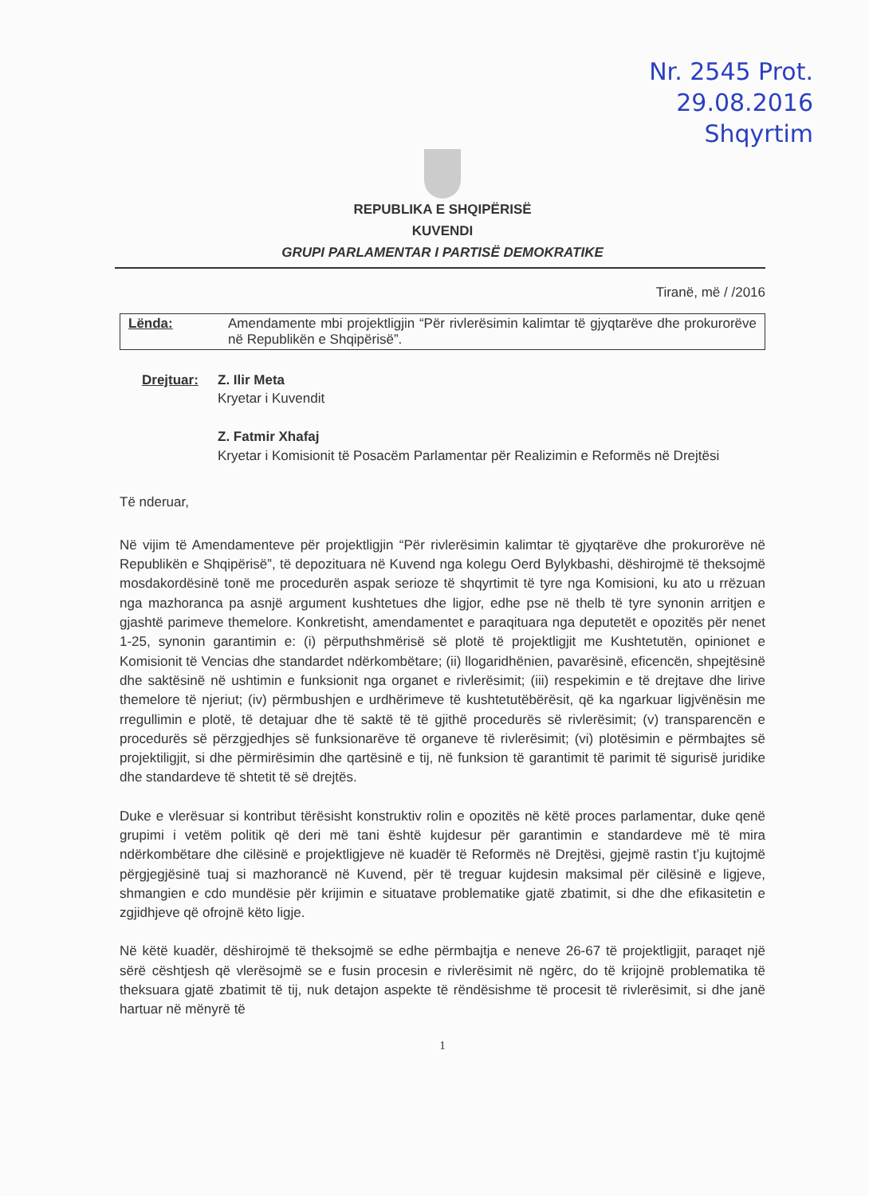Nr. 2545 Prot.
29.08.2016
Shqyrtim
REPUBLIKA E SHQIPËRISË
KUVENDI
GRUPI PARLAMENTAR I PARTISË DEMOKRATIKE
Tiranë, më / /2016
Lënda: Amendamente mbi projektligjin “Për rivlerësimin kalimtar të gjyqtarëve dhe prokurorëve në Republikën e Shqipërisë”.
Drejtuar: Z. Ilir Meta
Kryetar i Kuvendit
Z. Fatmir Xhafaj
Kryetar i Komisionit të Posacëm Parlamentar për Realizimin e Reformës në Drejtësi
Të nderuar,
Në vijim të Amendamenteve për projektligjin “Për rivlerësimin kalimtar të gjyqtarëve dhe prokurorëve në Republikën e Shqipërisë”, të depozituara në Kuvend nga kolegu Oerd Bylykbashi, dëshirojmë të theksojmë mosdakordësinë tonë me procedurën aspak serioze të shqyrtimit të tyre nga Komisioni, ku ato u rrëzuan nga mazhoranca pa asnjë argument kushtetues dhe ligjor, edhe pse në thelb të tyre synonin arritjen e gjashtë parimeve themelore. Konkretisht, amendamentet e paraqituara nga deputetët e opozitës për nenet 1-25, synonin garantimin e: (i) përputhshmërisë së plotë të projektligjit me Kushtetutën, opinionet e Komisionit të Vencias dhe standardet ndërkombëtare; (ii) llogaridhënien, pavarësinë, eficencën, shpejtësinë dhe saktësinë në ushtimin e funksionit nga organet e rivlerësimit; (iii) respekimin e të drejtave dhe lirive themelore të njeriut; (iv) përmbushjen e urdhërimeve të kushtetutëbërësit, që ka ngarkuar ligjvënësin me rregullimin e plotë, të detajuar dhe të saktë të të gjithë procedurës së rivlerësimit; (v) transparencën e procedurës së përzgjedhjes së funksionarëve të organeve të rivlerësimit; (vi) plotësimin e përmbajtes së projektiligjit, si dhe përmirësimin dhe qartësinë e tij, në funksion të garantimit të parimit të sigurisë juridike dhe standardeve të shtetit të së drejtës.
Duke e vlerësuar si kontribut tërësisht konstruktiv rolin e opozitës në këtë proces parlamentar, duke qenë grupimi i vetëm politik që deri më tani është kujdesur për garantimin e standardeve më të mira ndërkombëtare dhe cilësinë e projektligjeve në kuadër të Reformës në Drejtësi, gjejmë rastin t’ju kujtojmë përgjegjësinë tuaj si mazhorancë në Kuvend, për të treguar kujdesin maksimal për cilësinë e ligjeve, shmangien e cdo mundësie për krijimin e situatave problematike gjatë zbatimit, si dhe dhe efikasitetin e zgjidhjeve që ofrojnë këto ligje.
Në këtë kuadër, dëshirojmë të theksojmë se edhe përmbajtja e neneve 26-67 të projektligjit, paraqet një sërë cështjesh që vlerësojmë se e fusin procesin e rivlerësimit në ngërc, do të krijojnë problematika të theksuara gjatë zbatimit të tij, nuk detajon aspekte të rëndësishme të procesit të rivlerësimit, si dhe janë hartuar në mënyrë të
1